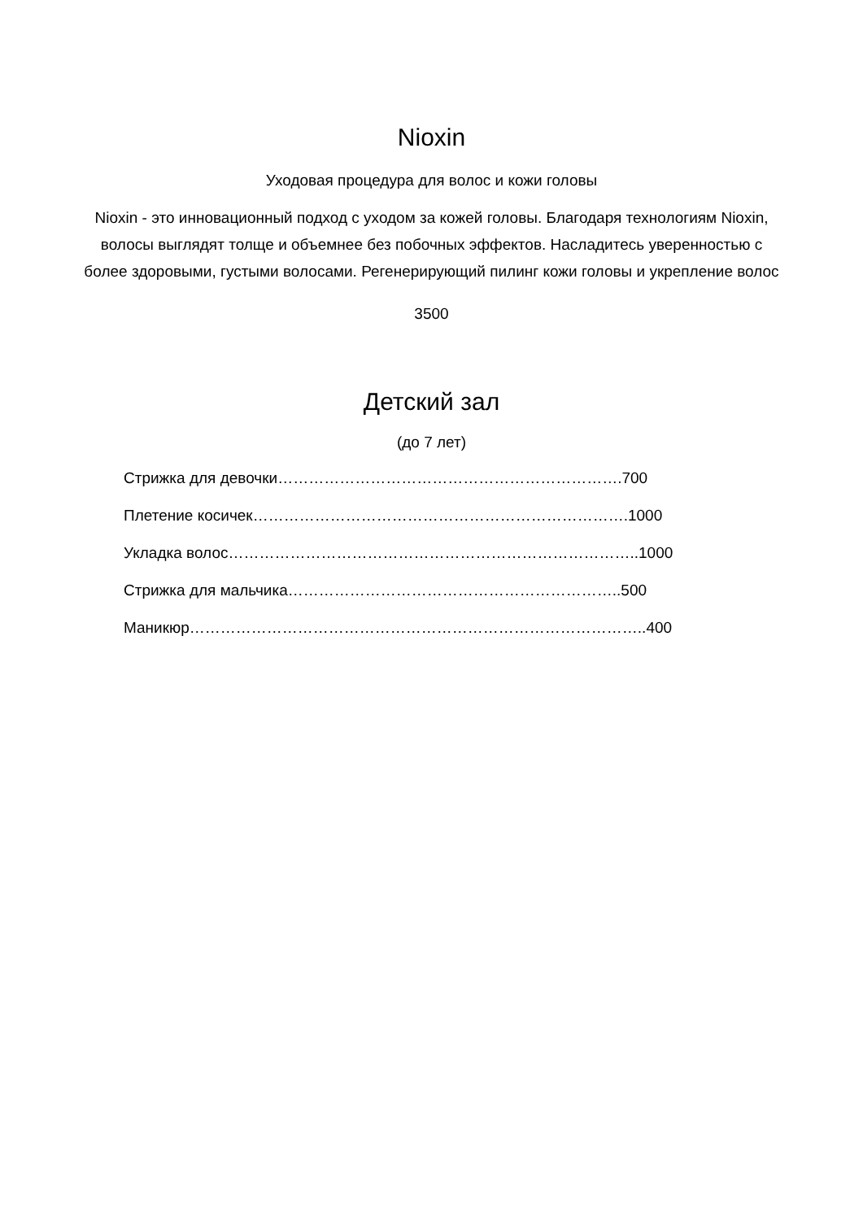Nioxin
Уходовая процедура для волос и кожи головы
Nioxin - это инновационный подход с уходом за кожей головы. Благодаря технологиям Nioxin, волосы выглядят толще и объемнее без побочных эффектов. Насладитесь уверенностью с более здоровыми, густыми волосами. Регенерирующий пилинг кожи головы и укрепление волос
3500
Детский зал
(до 7 лет)
Стрижка для девочки………………………………………………………….700
Плетение косичек……………………………………………………………….1000
Укладка волос……………………………………………………………………..1000
Стрижка для мальчика………………………………………………………..500
Маникюр……………………………………………………………………………..400